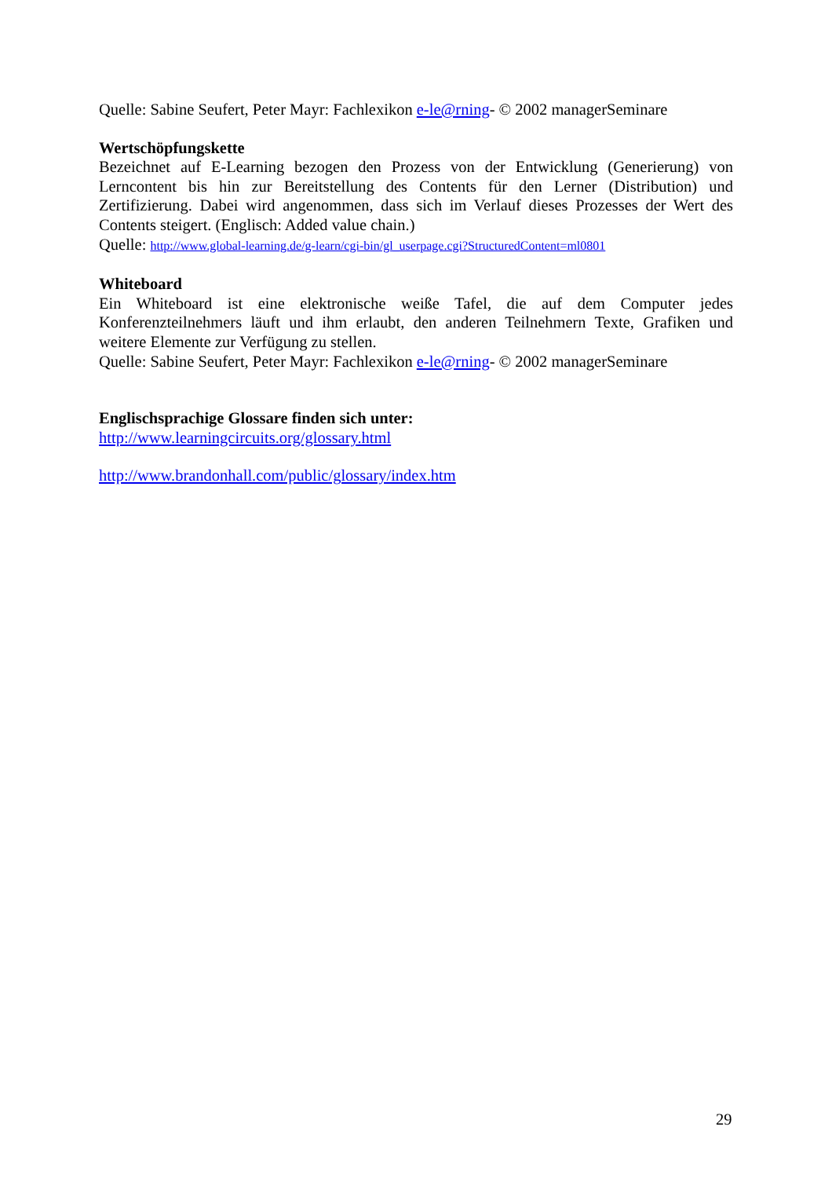Quelle: Sabine Seufert, Peter Mayr: Fachlexikon e-le@rning- © 2002 managerSeminare
Wertschöpfungskette
Bezeichnet auf E-Learning bezogen den Prozess von der Entwicklung (Generierung) von Lerncontent bis hin zur Bereitstellung des Contents für den Lerner (Distribution) und Zertifizierung. Dabei wird angenommen, dass sich im Verlauf dieses Prozesses der Wert des Contents steigert. (Englisch: Added value chain.)
Quelle: http://www.global-learning.de/g-learn/cgi-bin/gl_userpage.cgi?StructuredContent=ml0801
Whiteboard
Ein Whiteboard ist eine elektronische weiße Tafel, die auf dem Computer jedes Konferenzteilnehmers läuft und ihm erlaubt, den anderen Teilnehmern Texte, Grafiken und weitere Elemente zur Verfügung zu stellen.
Quelle: Sabine Seufert, Peter Mayr: Fachlexikon e-le@rning- © 2002 managerSeminare
Englischsprachige Glossare finden sich unter:
http://www.learningcircuits.org/glossary.html
http://www.brandonhall.com/public/glossary/index.htm
29